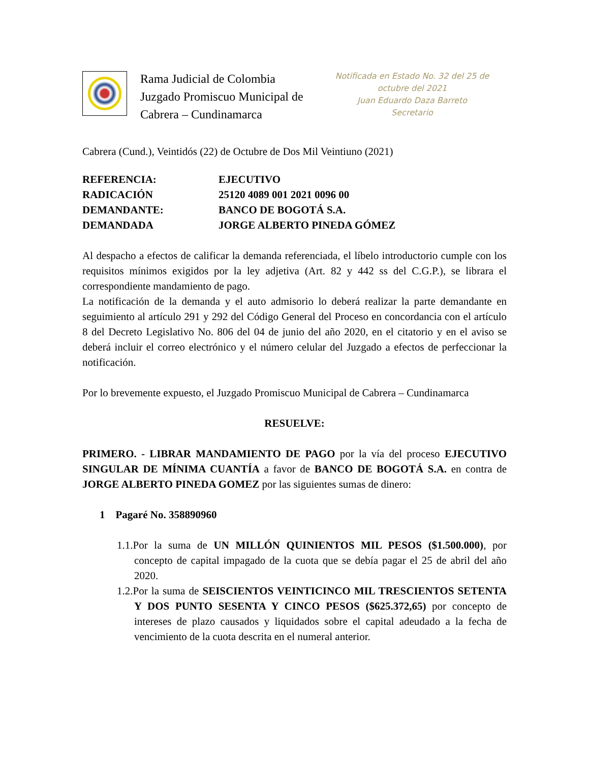Rama Judicial de Colombia
Juzgado Promiscuo Municipal de Cabrera – Cundinamarca
Notificada en Estado No. 32 del 25 de octubre del 2021
Juan Eduardo Daza Barreto
Secretario
Cabrera (Cund.), Veintidós (22) de Octubre de Dos Mil Veintiuno (2021)
| REFERENCIA: | EJECUTIVO |
| RADICACIÓN | 25120 4089 001 2021 0096 00 |
| DEMANDANTE: | BANCO DE BOGOTÁ S.A. |
| DEMANDADA | JORGE ALBERTO PINEDA GÓMEZ |
Al despacho a efectos de calificar la demanda referenciada, el líbelo introductorio cumple con los requisitos mínimos exigidos por la ley adjetiva (Art. 82 y 442 ss del C.G.P.), se librara el correspondiente mandamiento de pago.
La notificación de la demanda y el auto admisorio lo deberá realizar la parte demandante en seguimiento al artículo 291 y 292 del Código General del Proceso en concordancia con el artículo 8 del Decreto Legislativo No. 806 del 04 de junio del año 2020, en el citatorio y en el aviso se deberá incluir el correo electrónico y el número celular del Juzgado a efectos de perfeccionar la notificación.
Por lo brevemente expuesto, el Juzgado Promiscuo Municipal de Cabrera – Cundinamarca
RESUELVE:
PRIMERO. - LIBRAR MANDAMIENTO DE PAGO por la vía del proceso EJECUTIVO SINGULAR DE MÍNIMA CUANTÍA a favor de BANCO DE BOGOTÁ S.A. en contra de JORGE ALBERTO PINEDA GOMEZ por las siguientes sumas de dinero:
1 Pagaré No. 358890960
1.1.Por la suma de UN MILLÓN QUINIENTOS MIL PESOS ($1.500.000), por concepto de capital impagado de la cuota que se debía pagar el 25 de abril del año 2020.
1.2.Por la suma de SEISCIENTOS VEINTICINCO MIL TRESCIENTOS SETENTA Y DOS PUNTO SESENTA Y CINCO PESOS ($625.372,65) por concepto de intereses de plazo causados y liquidados sobre el capital adeudado a la fecha de vencimiento de la cuota descrita en el numeral anterior.